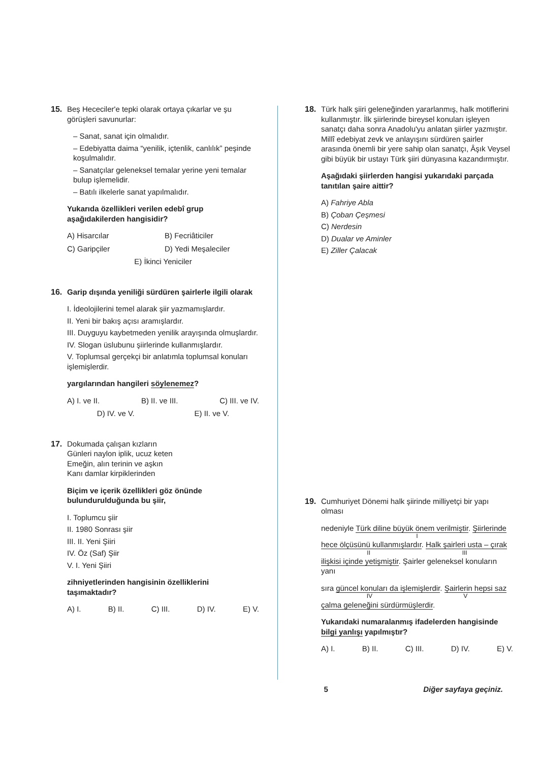15. Beş Hececiler'e tepki olarak ortaya çıkarlar ve şu görüşleri savunurlar:
– Sanat, sanat için olmalıdır.
– Edebiyatta daima “yenilik, içtenlik, canlılık” peşinde koşulmalıdır.
– Sanatçılar geleneksel temalar yerine yeni temalar bulup işlemelidir.
– Batılı ilkelerle sanat yapılmalıdır.
Yukarıda özellikleri verilen edebî grup aşağıdakilerden hangisidir?
A) Hisarcılar
B) Fecriâticiler
C) Garipçiler
D) Yedi Meşaleciler
E) İkinci Yeniciler
16. Garip dışında yeniliği sürdüren şairlerle ilgili olarak
I. İdeolojilerini temel alarak şiir yazmamışlardır.
II. Yeni bir bakış açısı aramışlardır.
III. Duyguyu kaybetmeden yenilik arayışında olmuşlardır.
IV. Slogan üslubunu şiirlerinde kullanmışlardır.
V. Toplumsal gerçekçi bir anlatımla toplumsal konuları işlemişlerdir.
yargılarından hangileri söylenemez?
A) I. ve II. B) II. ve III. C) III. ve IV.
D) IV. ve V. E) II. ve V.
17. Dokumada çalışan kızların
Günleri naylon iplik, ucuz keten
Emeğin, alın terinin ve aşkın
Kanı damlar kirpiklerinden
Biçim ve içerik özellikleri göz önünde bulundurulduğunda bu şiir,
I. Toplumcu şiir
II. 1980 Sonrası şiir
III. II. Yeni Şiiri
IV. Öz (Saf) Şiir
V. I. Yeni Şiiri
zihniyetlerinden hangisinin özelliklerini taşımaktadır?
A) I. B) II. C) III. D) IV. E) V.
18. Türk halk şiiri geleneğinden yararlanmış, halk motiflerini kullanmıştır. İlk şiirlerinde bireysel konuları işleyen sanatçı daha sonra Anadolu'yu anlatan şiirler yazmıştır. Millî edebiyat zevk ve anlayışını sürdüren şairler arasında önemli bir yere sahip olan sanatçı, Âşık Veysel gibi büyük bir ustayı Türk şiiri dünyasına kazandırmıştır.
Aşağıdaki şiirlerden hangisi yukarıdaki parçada tanıtılan şaire aittir?
A) Fahriye Abla
B) Çoban Çeşmesi
C) Nerdesin
D) Dualar ve Aminler
E) Ziller Çalacak
19. Cumhuriyet Dönemi halk şiirinde milliyetçi bir yapı olması
nedeniyle Türk diline büyük önem verilmiştir. Şiirlerinde
I
hece ölçüsünü kullanmışlardır. Halk şairleri usta – çırak
II III
ilişkisi içinde yetişmiştir. Şairler geleneksel konuların yanı
sıra güncel konuları da işlemişlerdir. Şairlerin hepsi saz
IV V
çalma geleneğini sürdürmüşlerdir.
Yukarıdaki numaralanmış ifadelerden hangisinde bilgi yanlışı yapılmıştır?
A) I. B) II. C) III. D) IV. E) V.
5 Diğer sayfaya geçiniz.